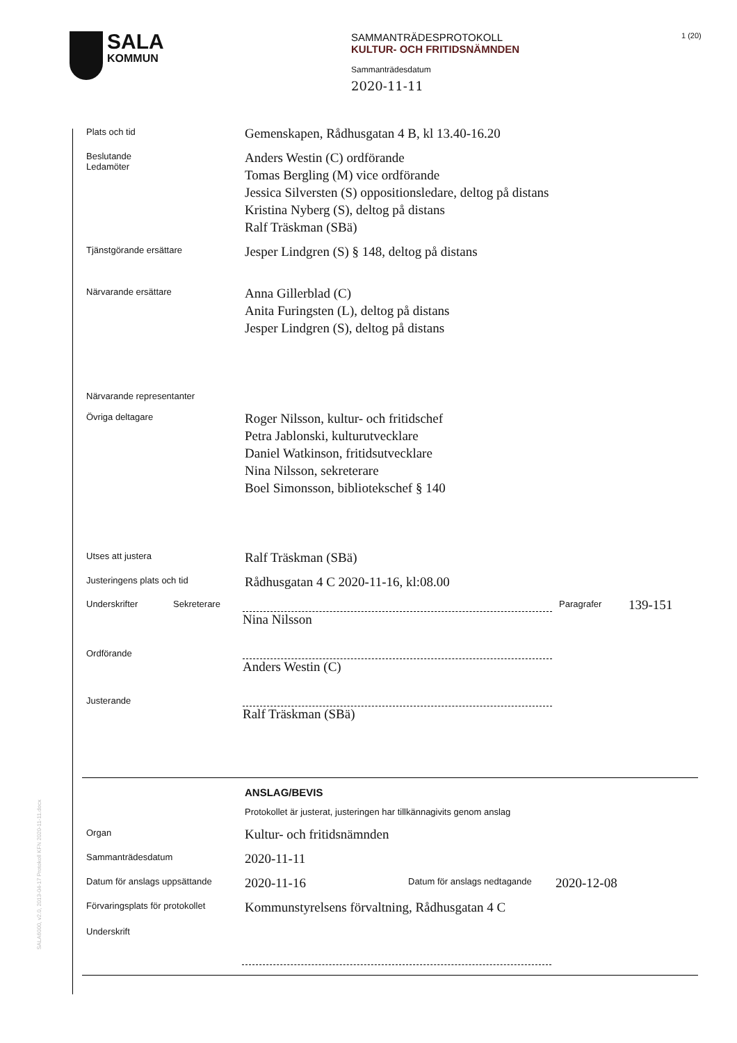SALA
KOMMUN
SAMMANTRÄDESPROTOKOLL
KULTUR- OCH FRITIDSNÄMNDEN
Sammanträdesdatum
2020-11-11
1 (20)
Plats och tid
Gemenskapen, Rådhusgatan 4 B, kl 13.40-16.20
Beslutande
Ledamöter
Anders Westin (C) ordförande
Tomas Bergling (M) vice ordförande
Jessica Silversten (S) oppositionsledare, deltog på distans
Kristina Nyberg (S), deltog på distans
Ralf Träskman (SBä)
Tjänstgörande ersättare
Jesper Lindgren (S) § 148, deltog på distans
Närvarande ersättare
Anna Gillerblad (C)
Anita Furingsten (L), deltog på distans
Jesper Lindgren (S), deltog på distans
Närvarande representanter
Övriga deltagare
Roger Nilsson, kultur- och fritidschef
Petra Jablonski, kulturutvecklare
Daniel Watkinson, fritidsutvecklare
Nina Nilsson, sekreterare
Boel Simonsson, bibliotekschef § 140
Utses att justera
Ralf Träskman (SBä)
Justeringens plats och tid
Rådhusgatan 4 C 2020-11-16, kl:08.00
Underskrifter Sekreterare
Nina Nilsson
Paragrafer
139-151
Ordförande
Anders Westin (C)
Justerande
Ralf Träskman (SBä)
ANSLAG/BEVIS
Protokollet är justerat, justeringen har tillkännagivits genom anslag
Organ
Kultur- och fritidsnämnden
Sammanträdesdatum
2020-11-11
Datum för anslags uppsättande
2020-11-16
Datum för anslags nedtagande
2020-12-08
Förvaringsplats för protokollet
Kommunstyrelsens förvaltning, Rådhusgatan 4 C
Underskrift
SALA6000, v2.0, 2013-04-17 Protokoll KFN 2020-11-11.docx